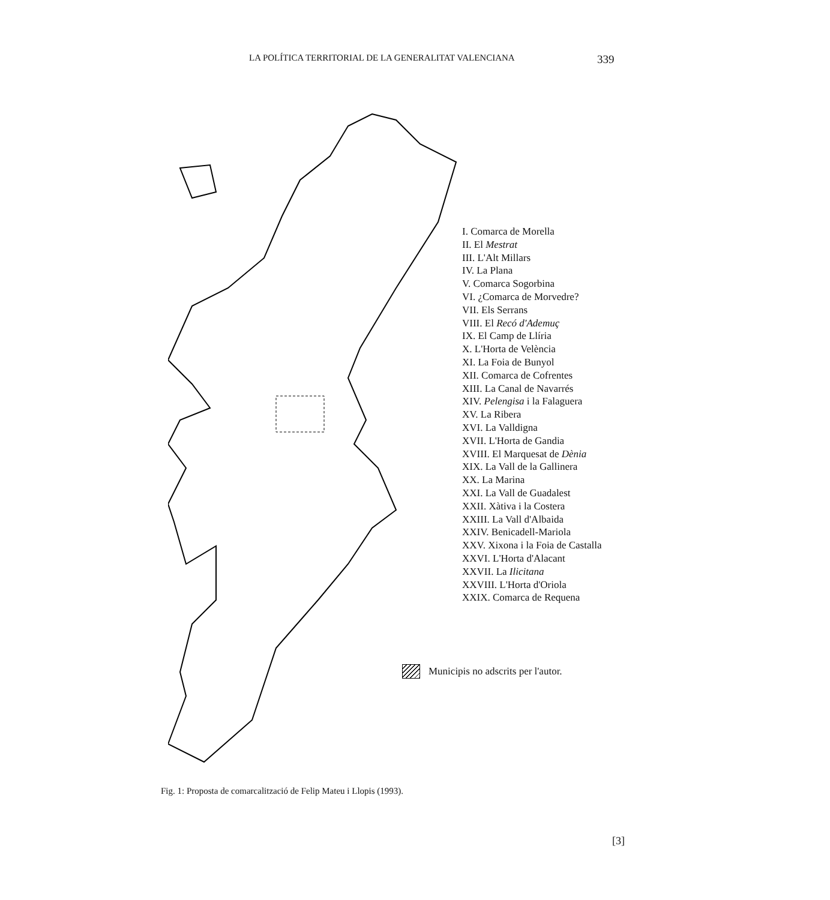LA POLÍTICA TERRITORIAL DE LA GENERALITAT VALENCIANA 339
I. Comarca de Morella
II. El Mestrat
III. L'Alt Millars
IV. La Plana
V. Comarca Sogorbina
VI. ¿Comarca de Morvedre?
VII. Els Serrans
VIII. El Recó d'Ademuç
IX. El Camp de Llíria
X. L'Horta de Velència
XI. La Foia de Bunyol
XII. Comarca de Cofrentes
XIII. La Canal de Navarrés
XIV. Pelengisa i la Falaguera
XV. La Ribera
XVI. La Valldigna
XVII. L'Horta de Gandia
XVIII. El Marquesat de Dènia
XIX. La Vall de la Gallinera
XX. La Marina
XXI. La Vall de Guadalest
XXII. Xàtiva i la Costera
XXIII. La Vall d'Albaida
XXIV. Benicadell-Mariola
XXV. Xixona i la Foia de Castalla
XXVI. L'Horta d'Alacant
XXVII. La Ilicitana
XXVIII. L'Horta d'Oriola
XXIX. Comarca de Requena
Municipis no adscrits per l'autor.
Fig. 1: Proposta de comarcalització de Felip Mateu i Llopis (1993).
[3]